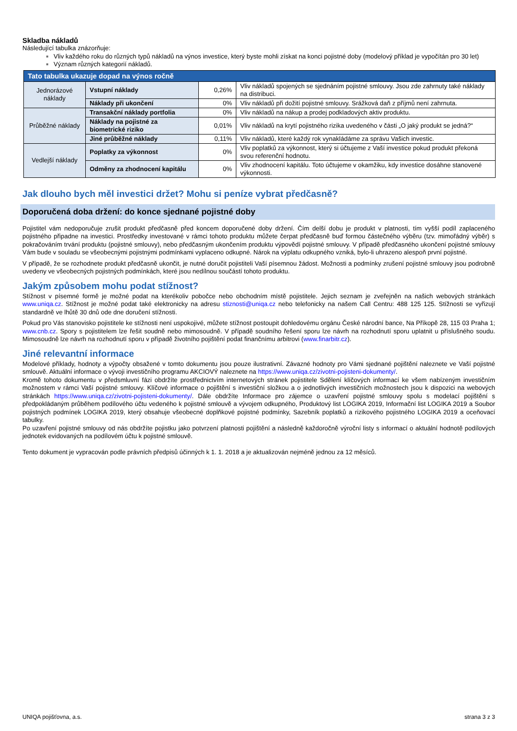Skladba nákladů
Následující tabulka znázorňuje:
Vliv každého roku do různých typů nákladů na výnos investice, který byste mohli získat na konci pojistné doby (modelový příklad je vypočítán pro 30 let)
Význam různých kategorií nákladů.
| Tato tabulka ukazuje dopad na výnos ročně | | | |
| --- | --- | --- | --- |
| Jednorázové náklady | Vstupní náklady | 0,26% | Vliv nákladů spojených se sjednáním pojistné smlouvy. Jsou zde zahrnuty také náklady na distribuci. |
| | Náklady při ukončení | 0% | Vliv nákladů při dožití pojistné smlouvy. Srážková daň z příjmů není zahrnuta. |
| Průběžné náklady | Transakční náklady portfolia | 0% | Vliv nákladů na nákup a prodej podkladových aktiv produktu. |
| | Náklady na pojistné za biometrické riziko | 0,01% | Vliv nákladů na krytí pojistného rizika uvedeného v části „O jaký produkt se jedná?“ |
| | Jiné průběžné náklady | 0,11% | Vliv nákladů, které každý rok vynakládáme za správu Vašich investic. |
| Vedlejší náklady | Poplatky za výkonnost | 0% | Vliv poplatků za výkonnost, který si účtujeme z Vaší investice pokud produkt překoná svou referenční hodnotu. |
| | Odměny za zhodnocení kapitálu | 0% | Vliv zhodnocení kapitálu. Toto účtujeme v okamžiku, kdy investice dosáhne stanovené výkonnosti. |
Jak dlouho bych měl investici držet? Mohu si peníze vybrat předčasně?
Doporučená doba držení: do konce sjednané pojistné doby
Pojistitel vám nedoporučuje zrušit produkt předčasně před koncem doporučené doby držení. Čím delší dobu je produkt v platnosti, tím vyšší podíl zaplaceného pojistného připadne na investici. Prostředky investované v rámci tohoto produktu můžete čerpat předčasně buď formou částečného výběru (tzv. mimořádný výběr) s pokračováním trvání produktu (pojistné smlouvy), nebo předčasným ukončením produktu výpovědí pojistné smlouvy. V případě předčasného ukončení pojistné smlouvy Vám bude v souladu se všeobecnými pojistnými podmínkami vyplaceno odkupné. Nárok na výplatu odkupného vzniká, bylo-li uhrazeno alespoň první pojistné.
V případě, že se rozhodnete produkt předčasně ukončit, je nutné doručit pojistiteli Vaší písemnou žádost. Možnosti a podmínky zrušení pojistné smlouvy jsou podrobně uvedeny ve všeobecných pojistných podmínkách, které jsou nedílnou součástí tohoto produktu.
Jakým způsobem mohu podat stížnost?
Stížnost v písemné formě je možné podat na kterékoliv pobočce nebo obchodním místě pojistitele. Jejich seznam je zveřejněn na našich webových stránkách www.uniqa.cz. Stížnost je možné podat také elektronicky na adresu stiznosti@uniqa.cz nebo telefonicky na našem Call Centru: 488 125 125. Stížnosti se vyřizují standardně ve lhůtě 30 dnů ode dne doručení stížnosti.
Pokud pro Vás stanovisko pojistitele ke stížnosti není uspokojivé, můžete stížnost postoupit dohledovému orgánu České národní bance, Na Příkopě 28, 115 03 Praha 1; www.cnb.cz. Spory s pojistitelem lze řešit soudně nebo mimosoudně. V případě soudního řešení sporu lze návrh na rozhodnutí sporu uplatnit u příslušného soudu. Mimosoudně lze návrh na rozhodnutí sporu v případě životního pojištění podat finančnímu arbitrovi (www.finarbitr.cz).
Jiné relevantní informace
Modelové příklady, hodnoty a výpočty obsažené v tomto dokumentu jsou pouze ilustrativní. Závazné hodnoty pro Vámi sjednané pojištění naleznete ve Vaší pojistné smlouvě. Aktuální informace o vývoji investičního programu AKCIOVÝ naleznete na https://www.uniqa.cz/zivotni-pojisteni-dokumenty/.
Kromě tohoto dokumentu v předsmluvní fázi obdržíte prostřednictvím internetových stránek pojistitele Sdělení klíčových informací ke všem nabízeným investičním možnostem v rámci Vaší pojistné smlouvy. Klíčové informace o pojištění s investiční složkou a o jednotlivých investičních možnostech jsou k dispozici na webových stránkách https://www.uniqa.cz/zivotni-pojisteni-dokumenty/. Dále obdržíte Informace pro zájemce o uzavření pojistné smlouvy spolu s modelací pojištění s předpokládaným průběhem podílového účtu vedeného k pojistné smlouvě a vývojem odkupného, Produktový list LOGIKA 2019, Informační list LOGIKA 2019 a Soubor pojistných podmínek LOGIKA 2019, který obsahuje všeobecné doplňkové pojistné podmínky, Sazebník poplatků a rizikového pojistného LOGIKA 2019 a oceňovací tabulky.
Po uzavření pojistné smlouvy od nás obdržíte pojistku jako potvrzení platnosti pojištění a následně každoročně výroční listy s informací o aktuální hodnotě podílových jednotek evidovaných na podílovém účtu k pojistné smlouvě.
Tento dokument je vypracován podle právních předpisů účinných k 1. 1. 2018 a je aktualizován nejméně jednou za 12 měsíců.
UNIQA pojišťovna, a.s. strana 3 z 3